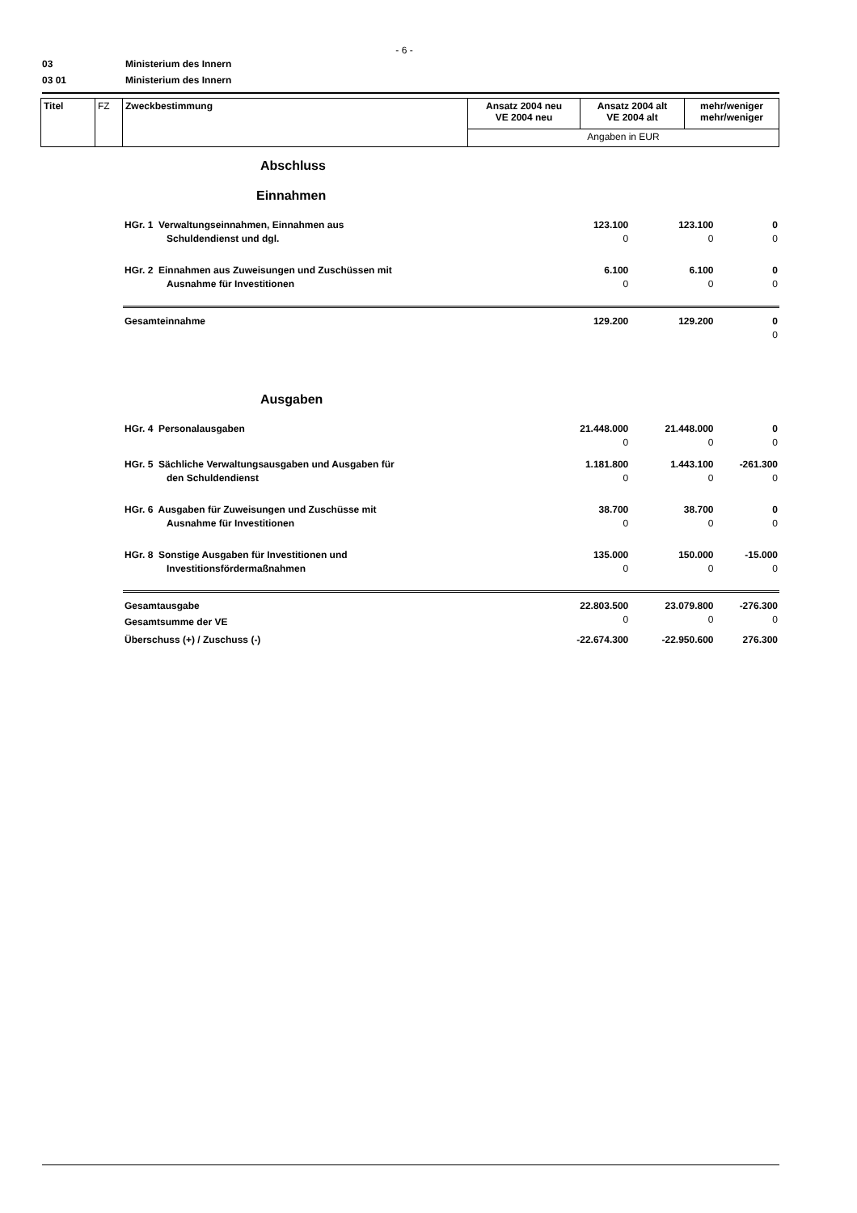- 6 -
03 Ministerium des Innern
03 01 Ministerium des Innern
| Titel | FZ | Zweckbestimmung | Ansatz 2004 neu VE 2004 neu | Ansatz 2004 alt VE 2004 alt | mehr/weniger mehr/weniger |
| | | | Angaben in EUR | | |
| Abschluss | | | |
| Einnahmen | | | |
| HGr. 1 Verwaltungseinnahmen, Einnahmen aus | 123.100 | 123.100 | 0 |
| Schuldendienst und dgl. | 0 | 0 | 0 |
| HGr. 2 Einnahmen aus Zuweisungen und Zuschüssen mit | 6.100 | 6.100 | 0 |
| Ausnahme für Investitionen | 0 | 0 | 0 |
| Gesamteinnahme | 129.200 | 129.200 | 0 |
| | | | 0 |
| Ausgaben | | | |
| HGr. 4 Personalausgaben | 21.448.000 | 21.448.000 | 0 |
| | 0 | 0 | 0 |
| HGr. 5 Sächliche Verwaltungsausgaben und Ausgaben für | 1.181.800 | 1.443.100 | -261.300 |
| den Schuldendienst | 0 | 0 | 0 |
| HGr. 6 Ausgaben für Zuweisungen und Zuschüsse mit | 38.700 | 38.700 | 0 |
| Ausnahme für Investitionen | 0 | 0 | 0 |
| HGr. 8 Sonstige Ausgaben für Investitionen und | 135.000 | 150.000 | -15.000 |
| Investitionsfördermaßnahmen | 0 | 0 | 0 |
| Gesamtausgabe | 22.803.500 | 23.079.800 | -276.300 |
| Gesamtsumme der VE | 0 | 0 | 0 |
| Überschuss (+) / Zuschuss (-) | -22.674.300 | -22.950.600 | 276.300 |